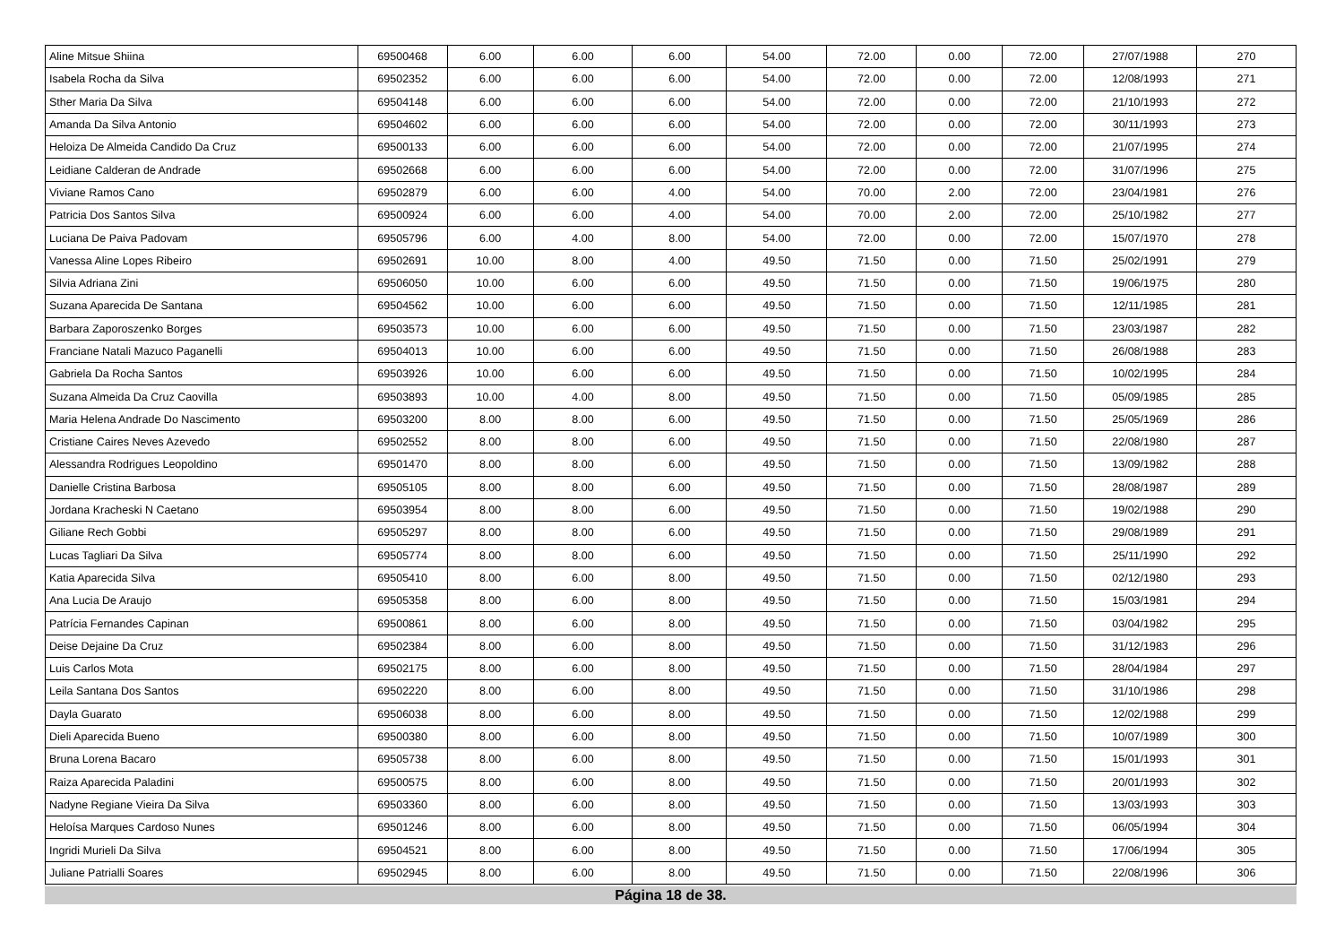| Aline Mitsue Shiina | 69500468 | 6.00 | 6.00 | 6.00 | 54.00 | 72.00 | 0.00 | 72.00 | 27/07/1988 | 270 |
| Isabela Rocha da Silva | 69502352 | 6.00 | 6.00 | 6.00 | 54.00 | 72.00 | 0.00 | 72.00 | 12/08/1993 | 271 |
| Sther Maria Da Silva | 69504148 | 6.00 | 6.00 | 6.00 | 54.00 | 72.00 | 0.00 | 72.00 | 21/10/1993 | 272 |
| Amanda Da Silva Antonio | 69504602 | 6.00 | 6.00 | 6.00 | 54.00 | 72.00 | 0.00 | 72.00 | 30/11/1993 | 273 |
| Heloiza De Almeida Candido Da Cruz | 69500133 | 6.00 | 6.00 | 6.00 | 54.00 | 72.00 | 0.00 | 72.00 | 21/07/1995 | 274 |
| Leidiane Calderan de Andrade | 69502668 | 6.00 | 6.00 | 6.00 | 54.00 | 72.00 | 0.00 | 72.00 | 31/07/1996 | 275 |
| Viviane Ramos Cano | 69502879 | 6.00 | 6.00 | 4.00 | 54.00 | 70.00 | 2.00 | 72.00 | 23/04/1981 | 276 |
| Patricia Dos Santos Silva | 69500924 | 6.00 | 6.00 | 4.00 | 54.00 | 70.00 | 2.00 | 72.00 | 25/10/1982 | 277 |
| Luciana De Paiva Padovam | 69505796 | 6.00 | 4.00 | 8.00 | 54.00 | 72.00 | 0.00 | 72.00 | 15/07/1970 | 278 |
| Vanessa Aline Lopes Ribeiro | 69502691 | 10.00 | 8.00 | 4.00 | 49.50 | 71.50 | 0.00 | 71.50 | 25/02/1991 | 279 |
| Silvia Adriana Zini | 69506050 | 10.00 | 6.00 | 6.00 | 49.50 | 71.50 | 0.00 | 71.50 | 19/06/1975 | 280 |
| Suzana Aparecida De Santana | 69504562 | 10.00 | 6.00 | 6.00 | 49.50 | 71.50 | 0.00 | 71.50 | 12/11/1985 | 281 |
| Barbara Zaporoszenko Borges | 69503573 | 10.00 | 6.00 | 6.00 | 49.50 | 71.50 | 0.00 | 71.50 | 23/03/1987 | 282 |
| Franciane Natali Mazuco Paganelli | 69504013 | 10.00 | 6.00 | 6.00 | 49.50 | 71.50 | 0.00 | 71.50 | 26/08/1988 | 283 |
| Gabriela Da Rocha Santos | 69503926 | 10.00 | 6.00 | 6.00 | 49.50 | 71.50 | 0.00 | 71.50 | 10/02/1995 | 284 |
| Suzana Almeida Da Cruz Caovilla | 69503893 | 10.00 | 4.00 | 8.00 | 49.50 | 71.50 | 0.00 | 71.50 | 05/09/1985 | 285 |
| Maria Helena Andrade Do Nascimento | 69503200 | 8.00 | 8.00 | 6.00 | 49.50 | 71.50 | 0.00 | 71.50 | 25/05/1969 | 286 |
| Cristiane Caires Neves Azevedo | 69502552 | 8.00 | 8.00 | 6.00 | 49.50 | 71.50 | 0.00 | 71.50 | 22/08/1980 | 287 |
| Alessandra Rodrigues Leopoldino | 69501470 | 8.00 | 8.00 | 6.00 | 49.50 | 71.50 | 0.00 | 71.50 | 13/09/1982 | 288 |
| Danielle Cristina Barbosa | 69505105 | 8.00 | 8.00 | 6.00 | 49.50 | 71.50 | 0.00 | 71.50 | 28/08/1987 | 289 |
| Jordana Kracheski N Caetano | 69503954 | 8.00 | 8.00 | 6.00 | 49.50 | 71.50 | 0.00 | 71.50 | 19/02/1988 | 290 |
| Giliane Rech Gobbi | 69505297 | 8.00 | 8.00 | 6.00 | 49.50 | 71.50 | 0.00 | 71.50 | 29/08/1989 | 291 |
| Lucas Tagliari Da Silva | 69505774 | 8.00 | 8.00 | 6.00 | 49.50 | 71.50 | 0.00 | 71.50 | 25/11/1990 | 292 |
| Katia Aparecida Silva | 69505410 | 8.00 | 6.00 | 8.00 | 49.50 | 71.50 | 0.00 | 71.50 | 02/12/1980 | 293 |
| Ana Lucia De Araujo | 69505358 | 8.00 | 6.00 | 8.00 | 49.50 | 71.50 | 0.00 | 71.50 | 15/03/1981 | 294 |
| Patrícia Fernandes Capinan | 69500861 | 8.00 | 6.00 | 8.00 | 49.50 | 71.50 | 0.00 | 71.50 | 03/04/1982 | 295 |
| Deise Dejaine Da Cruz | 69502384 | 8.00 | 6.00 | 8.00 | 49.50 | 71.50 | 0.00 | 71.50 | 31/12/1983 | 296 |
| Luis Carlos Mota | 69502175 | 8.00 | 6.00 | 8.00 | 49.50 | 71.50 | 0.00 | 71.50 | 28/04/1984 | 297 |
| Leila Santana Dos Santos | 69502220 | 8.00 | 6.00 | 8.00 | 49.50 | 71.50 | 0.00 | 71.50 | 31/10/1986 | 298 |
| Dayla Guarato | 69506038 | 8.00 | 6.00 | 8.00 | 49.50 | 71.50 | 0.00 | 71.50 | 12/02/1988 | 299 |
| Dieli Aparecida Bueno | 69500380 | 8.00 | 6.00 | 8.00 | 49.50 | 71.50 | 0.00 | 71.50 | 10/07/1989 | 300 |
| Bruna Lorena Bacaro | 69505738 | 8.00 | 6.00 | 8.00 | 49.50 | 71.50 | 0.00 | 71.50 | 15/01/1993 | 301 |
| Raiza Aparecida Paladini | 69500575 | 8.00 | 6.00 | 8.00 | 49.50 | 71.50 | 0.00 | 71.50 | 20/01/1993 | 302 |
| Nadyne Regiane Vieira Da Silva | 69503360 | 8.00 | 6.00 | 8.00 | 49.50 | 71.50 | 0.00 | 71.50 | 13/03/1993 | 303 |
| Heloísa Marques Cardoso Nunes | 69501246 | 8.00 | 6.00 | 8.00 | 49.50 | 71.50 | 0.00 | 71.50 | 06/05/1994 | 304 |
| Ingridi Murieli Da Silva | 69504521 | 8.00 | 6.00 | 8.00 | 49.50 | 71.50 | 0.00 | 71.50 | 17/06/1994 | 305 |
| Juliane Patrialli Soares | 69502945 | 8.00 | 6.00 | 8.00 | 49.50 | 71.50 | 0.00 | 71.50 | 22/08/1996 | 306 |
Página 18 de 38.